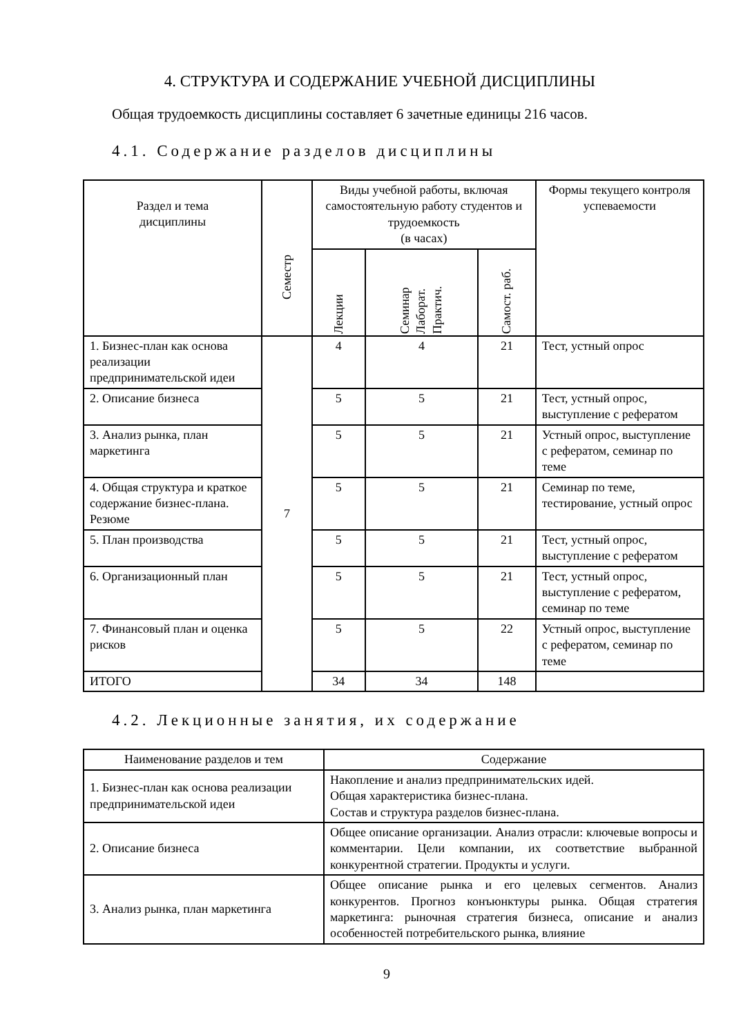4. СТРУКТУРА И СОДЕРЖАНИЕ УЧЕБНОЙ ДИСЦИПЛИНЫ
Общая трудоемкость дисциплины составляет 6 зачетные единицы 216 часов.
4.1. Содержание разделов дисциплины
| Раздел и тема дисциплины | Семестр | Виды учебной работы, включая самостоятельную работу студентов и трудоемкость (в часах) | | | Формы текущего контроля успеваемости |
| --- | --- | --- | --- | --- | --- |
| | | Лекции | Семинар Лаборат. Практич. | Самост. раб. | |
| 1. Бизнес-план как основа реализации предпринимательской идеи | 7 | 4 | 4 | 21 | Тест, устный опрос |
| 2. Описание бизнеса | | 5 | 5 | 21 | Тест, устный опрос, выступление с рефератом |
| 3. Анализ рынка, план маркетинга | | 5 | 5 | 21 | Устный опрос, выступление с рефератом, семинар по теме |
| 4. Общая структура и краткое содержание бизнес-плана. Резюме | | 5 | 5 | 21 | Семинар по теме, тестирование, устный опрос |
| 5. План производства | | 5 | 5 | 21 | Тест, устный опрос, выступление с рефератом |
| 6. Организационный план | | 5 | 5 | 21 | Тест, устный опрос, выступление с рефератом, семинар по теме |
| 7. Финансовый план и оценка рисков | | 5 | 5 | 22 | Устный опрос, выступление с рефератом, семинар по теме |
| ИТОГО | | 34 | 34 | 148 | |
4.2. Лекционные занятия, их содержание
| Наименование разделов и тем | Содержание |
| --- | --- |
| 1. Бизнес-план как основа реализации предпринимательской идеи | Накопление и анализ предпринимательских идей. Общая характеристика бизнес-плана. Состав и структура разделов бизнес-плана. |
| 2. Описание бизнеса | Общее описание организации. Анализ отрасли: ключевые вопросы и комментарии. Цели компании, их соответствие выбранной конкурентной стратегии. Продукты и услуги. |
| 3. Анализ рынка, план маркетинга | Общее описание рынка и его целевых сегментов. Анализ конкурентов. Прогноз конъюнктуры рынка. Общая стратегия маркетинга: рыночная стратегия бизнеса, описание и анализ особенностей потребительского рынка, влияние |
9